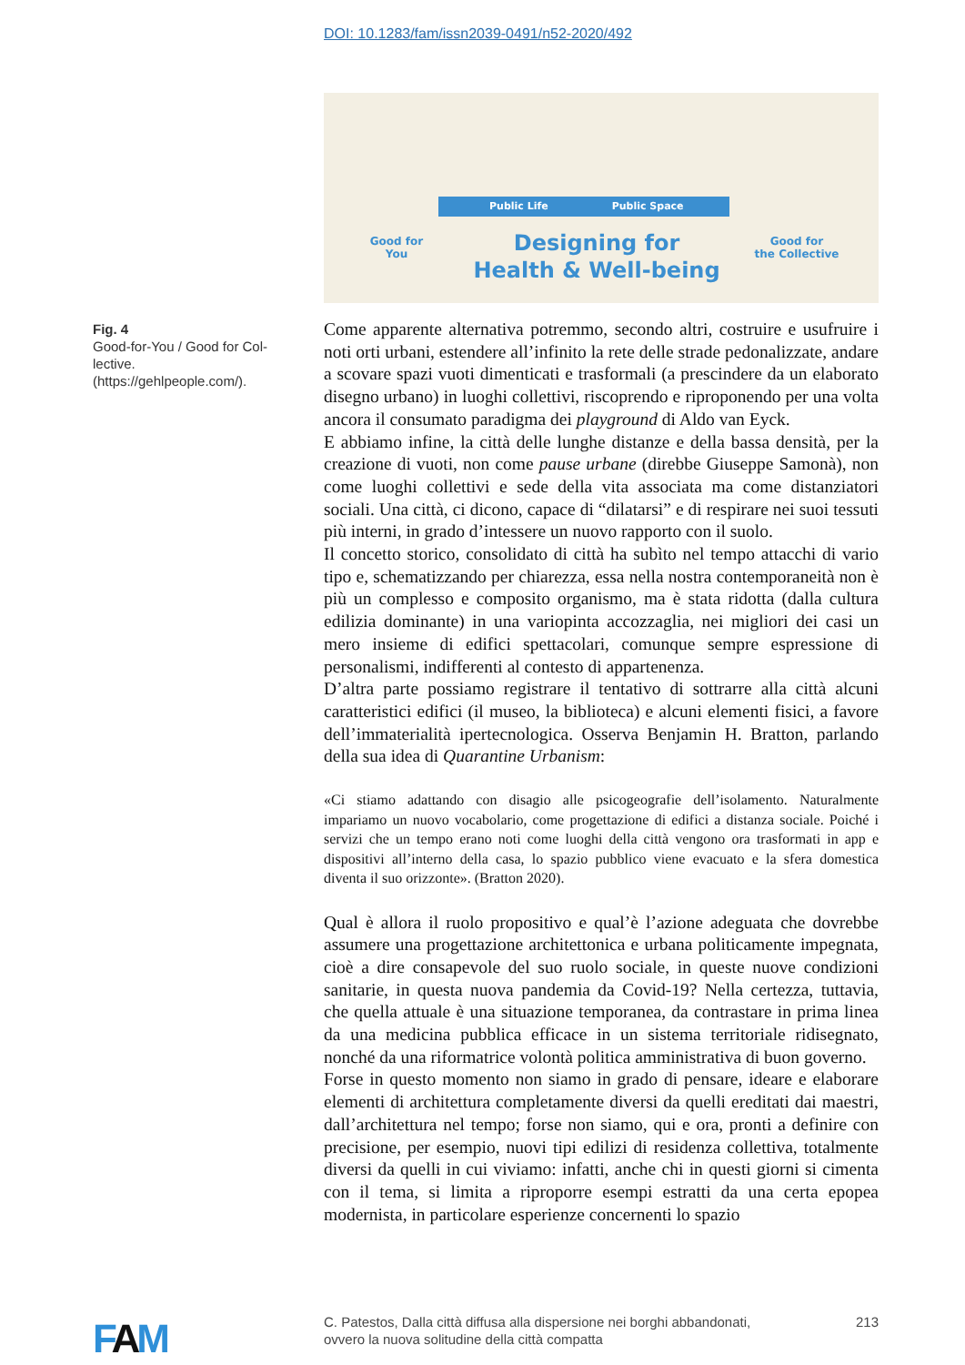DOI: 10.1283/fam/issn2039-0491/n52-2020/492
Public Life Public Space
Good for
You
Designing for
Health & Well-being
Good for
the Collective
Fig. 4
Good-for-You / Good for Col-lective.
(https://gehlpeople.com/).
Come apparente alternativa potremmo, secondo altri, costruire e usufruire i noti orti urbani, estendere all’infinito la rete delle strade pedonalizzate, andare a scovare spazi vuoti dimenticati e trasformali (a prescindere da un elaborato disegno urbano) in luoghi collettivi, riscoprendo e riproponendo per una volta ancora il consumato paradigma dei playground di Aldo van Eyck.
E abbiamo infine, la città delle lunghe distanze e della bassa densità, per la creazione di vuoti, non come pause urbane (direbbe Giuseppe Samonà), non come luoghi collettivi e sede della vita associata ma come distanziatori sociali. Una città, ci dicono, capace di “dilatarsi” e di respirare nei suoi tessuti più interni, in grado d’intessere un nuovo rapporto con il suolo.
Il concetto storico, consolidato di città ha subìto nel tempo attacchi di vario tipo e, schematizzando per chiarezza, essa nella nostra contemporaneità non è più un complesso e composito organismo, ma è stata ridotta (dalla cultura edilizia dominante) in una variopinta accozzaglia, nei migliori dei casi un mero insieme di edifici spettacolari, comunque sempre espressione di personalismi, indifferenti al contesto di appartenenza.
D’altra parte possiamo registrare il tentativo di sottrarre alla città alcuni caratteristici edifici (il museo, la biblioteca) e alcuni elementi fisici, a favore dell’immaterialità ipertecnologica. Osserva Benjamin H. Bratton, parlando della sua idea di Quarantine Urbanism:
«Ci stiamo adattando con disagio alle psicogeografie dell’isolamento. Naturalmente impariamo un nuovo vocabolario, come progettazione di edifici a distanza sociale. Poiché i servizi che un tempo erano noti come luoghi della città vengono ora trasformati in app e dispositivi all’interno della casa, lo spazio pubblico viene evacuato e la sfera domestica diventa il suo orizzonte». (Bratton 2020).
Qual è allora il ruolo propositivo e qual’è l’azione adeguata che dovrebbe assumere una progettazione architettonica e urbana politicamente impegnata, cioè a dire consapevole del suo ruolo sociale, in queste nuove condizioni sanitarie, in questa nuova pandemia da Covid-19? Nella certezza, tuttavia, che quella attuale è una situazione temporanea, da contrastare in prima linea da una medicina pubblica efficace in un sistema territoriale ridisegnato, nonché da una riformatrice volontà politica amministrativa di buon governo.
Forse in questo momento non siamo in grado di pensare, ideare e elaborare elementi di architettura completamente diversi da quelli ereditati dai maestri, dall’architettura nel tempo; forse non siamo, qui e ora, pronti a definire con precisione, per esempio, nuovi tipi edilizi di residenza collettiva, totalmente diversi da quelli in cui viviamo: infatti, anche chi in questi giorni si cimenta con il tema, si limita a riproporre esempi estratti da una certa epopea modernista, in particolare esperienze concernenti lo spazio
FAM
C. Patestos, Dalla città diffusa alla dispersione nei borghi abbandonati,
ovvero la nuova solitudine della città compatta 213